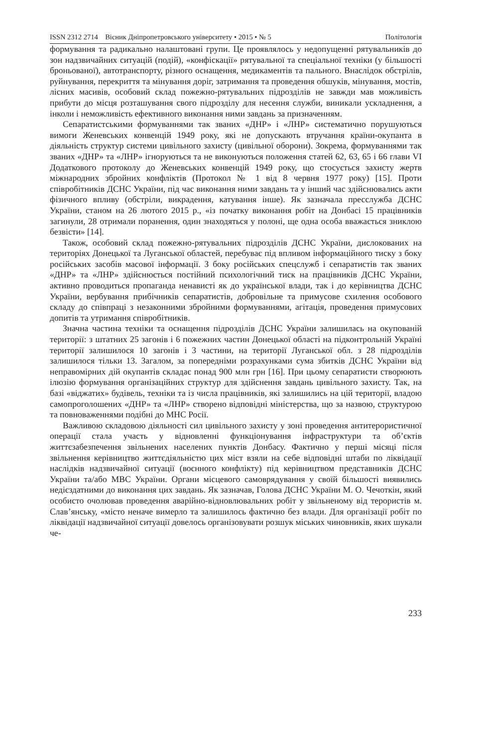ISSN 2312 2714 Вісник Дніпропетровського університету • 2015 • № 5 Політологія
формування та радикально налаштовані групи. Це проявлялось у недопущенні рятувальників до зон надзвичайних ситуацій (подій), «конфіскації» рятувальної та спеціальної техніки (у більшості броньованої), автотранспорту, різного оснащення, медикаментів та пального. Внаслідок обстрілів, руйнування, перекриття та мінування доріг, затримання та проведення обшуків, мінування, мостів, лісних масивів, особовий склад пожежно-рятувальних підрозділів не завжди мав можливість прибути до місця розташування свого підрозділу для несення служби, виникали ускладнення, а інколи і неможливість ефективного виконання ними завдань за призначенням.
Сепаратистськими формуваннями так званих «ДНР» і «ЛНР» систематично порушуються вимоги Женевських конвенцій 1949 року, які не допускають втручання країни-окупанта в діяльність структур системи цивільного захисту (цивільної оборони). Зокрема, формуваннями так званих «ДНР» та «ЛНР» ігноруються та не виконуються положення статей 62, 63, 65 і 66 глави VI Додаткового протоколу до Женевських конвенцій 1949 року, що стосується захисту жертв міжнародних збройних конфліктів (Протокол № 1 від 8 червня 1977 року) [15]. Проти співробітників ДСНС України, під час виконання ними завдань та у інший час здійснювались акти фізичного впливу (обстріли, викрадення, катування інше). Як зазначала пресслужба ДСНС України, станом на 26 лютого 2015 р., «із початку виконання робіт на Донбасі 15 працівників загинули, 28 отримали поранення, один знаходяться у полоні, ще одна особа вважається зниклою безвісти» [14].
Також, особовий склад пожежно-рятувальних підрозділів ДСНС України, дислокованих на територіях Донецької та Луганської областей, перебуває під впливом інформаційного тиску з боку російських засобів масової інформації. З боку російських спецслужб і сепаратистів так званих «ДНР» та «ЛНР» здійснюється постійний психологічний тиск на працівників ДСНС України, активно проводиться пропаганда ненависті як до української влади, так і до керівництва ДСНС України, вербування прибічників сепаратистів, добровільне та примусове схилення особового складу до співпраці з незаконними збройними формуваннями, агітація, проведення примусових допитів та утримання співробітників.
Значна частина техніки та оснащення підрозділів ДСНС України залишилась на окупованій території: з штатних 25 загонів і 6 пожежних частин Донецької області на підконтрольній Україні території залишилося 10 загонів і 3 частини, на території Луганської обл. з 28 підрозділів залишилося тільки 13. Загалом, за попередніми розрахунками сума збитків ДСНС України від неправомірних дій окупантів складає понад 900 млн грн [16]. При цьому сепаратисти створюють ілюзію формування організаційних структур для здійснення завдань цивільного захисту. Так, на базі «віджатих» будівель, техніки та із числа працівників, які залишились на цій території, владою самопроголошених «ДНР» та «ЛНР» створено відповідні міністерства, що за назвою, структурою та повноваженнями подібні до МНС Росії.
Важливою складовою діяльності сил цивільного захисту у зоні проведення антитерористичної операції стала участь у відновленні функціонування інфраструктури та об’єктів життєзабезпечення звільнених населених пунктів Донбасу. Фактично у перші місяці після звільнення керівництво життєдіяльністю цих міст взяли на себе відповідні штаби по ліквідації наслідків надзвичайної ситуації (воєнного конфлікту) під керівництвом представників ДСНС України та/або МВС України. Органи місцевого самоврядування у своїй більшості виявились недієздатними до виконання цих завдань. Як зазначав, Голова ДСНС України М. О. Чечоткін, який особисто очолював проведення аварійно-відновлювальних робіт у звільненому від терористів м. Слав’янську, «місто неначе вимерло та залишилось фактично без влади. Для організації робіт по ліквідації надзвичайної ситуації довелось організовувати розшук міських чиновників, яких шукали че-
233